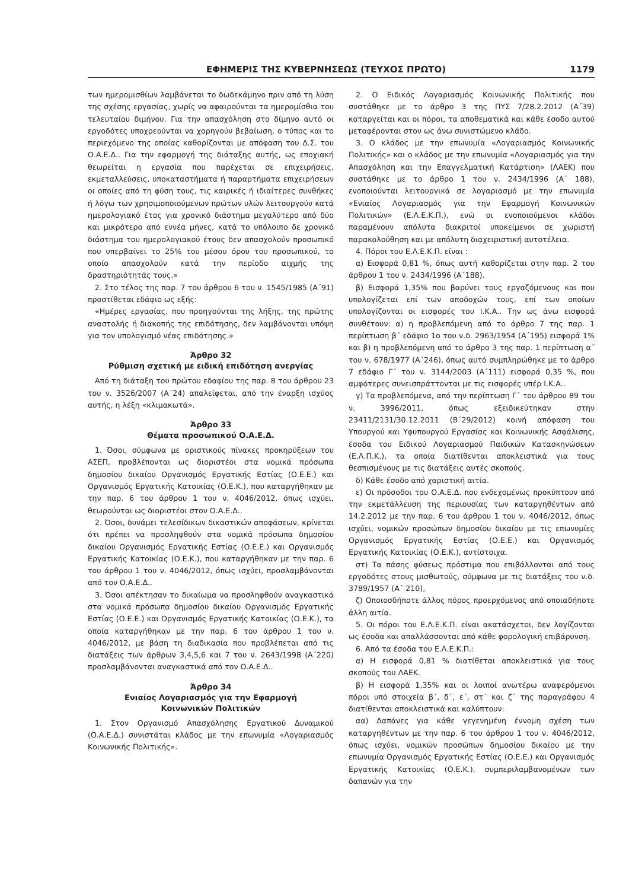ΕΦΗΜΕΡΙΣ ΤΗΣ ΚΥΒΕΡΝΗΣΕΩΣ (ΤΕΥΧΟΣ ΠΡΩΤΟ) 1179
των ημερομισθίων λαμβάνεται το δωδεκάμηνο πριν από τη λύση της σχέσης εργασίας, χωρίς να αφαιρούνται τα ημερομίσθια του τελευταίου διμήνου. Για την απασχόληση στο δίμηνο αυτό οι εργοδότες υποχρεούνται να χορηγούν βεβαίωση, ο τύπος και το περιεχόμενο της οποίας καθορίζονται με απόφαση του Δ.Σ. του Ο.Α.Ε.Δ.. Για την εφαρμογή της διάταξης αυτής, ως εποχιακή θεωρείται η εργασία που παρέχεται σε επιχειρήσεις, εκμεταλλεύσεις, υποκαταστήματα ή παραρτήματα επιχειρήσεων οι οποίες από τη φύση τους, τις καιρικές ή ιδιαίτερες συνθήκες ή λόγω των χρησιμοποιούμενων πρώτων υλών λειτουργούν κατά ημερολογιακό έτος για χρονικό διάστημα μεγαλύτερο από δύο και μικρότερο από εννέα μήνες, κατά το υπόλοιπο δε χρονικό διάστημα του ημερολογιακού έτους δεν απασχολούν προσωπικό που υπερβαίνει το 25% του μέσου όρου του προσωπικού, το οποίο απασχολούν κατά την περίοδο αιχμής της δραστηριότητάς τους.»
2. Στο τέλος της παρ. 7 του άρθρου 6 του ν. 1545/1985 (Α΄91) προστίθεται εδάφιο ως εξής:
«Ημέρες εργασίας, που προηγούνται της λήξης, της πρώτης αναστολής ή διακοπής της επιδότησης, δεν λαμβάνονται υπόψη για τον υπολογισμό νέας επιδότησης.»
Άρθρο 32
Ρύθμιση σχετική με ειδική επιδότηση ανεργίας
Από τη διάταξη του πρώτου εδαφίου της παρ. 8 του άρθρου 23 του ν. 3526/2007 (Α΄24) απαλείφεται, από την έναρξη ισχύος αυτής, η λέξη «κλιμακωτά».
Άρθρο 33
Θέματα προσωπικού Ο.Α.Ε.Δ.
1. Όσοι, σύμφωνα με οριστικούς πίνακες προκηρύξεων του ΑΣΕΠ, προβλέπονται ως διοριστέοι στα νομικά πρόσωπα δημοσίου δικαίου Οργανισμός Εργατικής Εστίας (Ο.Ε.Ε.) και Οργανισμός Εργατικής Κατοικίας (Ο.Ε.Κ.), που καταργήθηκαν με την παρ. 6 του άρθρου 1 του ν. 4046/2012, όπως ισχύει, θεωρούνται ως διοριστέοι στον Ο.Α.Ε.Δ..
2. Όσοι, δυνάμει τελεσίδικων δικαστικών αποφάσεων, κρίνεται ότι πρέπει να προσληφθούν στα νομικά πρόσωπα δημοσίου δικαίου Οργανισμός Εργατικής Εστίας (Ο.Ε.Ε.) και Οργανισμός Εργατικής Κατοικίας (Ο.Ε.Κ.), που καταργήθηκαν με την παρ. 6 του άρθρου 1 του ν. 4046/2012, όπως ισχύει, προσλαμβάνονται από τον Ο.Α.Ε.Δ..
3. Όσοι απέκτησαν το δικαίωμα να προσληφθούν αναγκαστικά στα νομικά πρόσωπα δημοσίου δικαίου Οργανισμός Εργατικής Εστίας (Ο.Ε.Ε.) και Οργανισμός Εργατικής Κατοικίας (Ο.Ε.Κ.), τα οποία καταργήθηκαν με την παρ. 6 του άρθρου 1 του ν. 4046/2012, με βάση τη διαδικασία που προβλέπεται από τις διατάξεις των άρθρων 3,4,5,6 και 7 του ν. 2643/1998 (Α΄220) προσλαμβάνονται αναγκαστικά από τον Ο.Α.Ε.Δ..
Άρθρο 34
Ενιαίος Λογαριασμός για την Εφαρμογή
Κοινωνικών Πολιτικών
1. Στον Οργανισμό Απασχόλησης Εργατικού Δυναμικού (Ο.Α.Ε.Δ.) συνιστάται κλάδος με την επωνυμία «Λογαριασμός Κοινωνικής Πολιτικής».
2. Ο Ειδικός Λογαριασμός Κοινωνικής Πολιτικής που συστάθηκε με το άρθρο 3 της ΠΥΣ 7/28.2.2012 (Α΄39) καταργείται και οι πόροι, τα αποθεματικά και κάθε έσοδο αυτού μεταφέρονται στον ως άνω συνιστώμενο κλάδο.
3. Ο κλάδος με την επωνυμία «Λογαριασμός Κοινωνικής Πολιτικής» και ο κλάδος με την επωνυμία «Λογαριασμός για την Απασχόληση και την Επαγγελματική Κατάρτιση» (ΛΑΕΚ) που συστάθηκε με το άρθρο 1 του ν. 2434/1996 (Α΄ 188), ενοποιούνται λειτουργικά σε λογαριασμό με την επωνυμία «Ενιαίος Λογαριασμός για την Εφαρμογή Κοινωνικών Πολιτικών» (Ε.Λ.Ε.Κ.Π.), ενώ οι ενοποιούμενοι κλάδοι παραμένουν απόλυτα διακριτοί υποκείμενοι σε χωριστή παρακολούθηση και με απόλυτη διαχειριστική αυτοτέλεια.
4. Πόροι του Ε.Λ.Ε.Κ.Π. είναι :
α) Εισφορά 0,81 %, όπως αυτή καθορίζεται στην παρ. 2 του άρθρου 1 του ν. 2434/1996 (Α΄188).
β) Εισφορά 1,35% που βαρύνει τους εργαζόμενους και που υπολογίζεται επί των αποδοχών τους, επί των οποίων υπολογίζονται οι εισφορές του Ι.Κ.Α.. Την ως άνω εισφορά συνθέτουν: α) η προβλεπόμενη από το άρθρο 7 της παρ. 1 περίπτωση β΄ εδάφιο 1ο του ν.δ. 2963/1954 (Α΄195) εισφορά 1% και β) η προβλεπόμενη από το άρθρο 3 της παρ. 1 περίπτωση α΄ του ν. 678/1977 (Α΄246), όπως αυτό συμπληρώθηκε με το άρθρο 7 εδάφιο Γ΄ του ν. 3144/2003 (Α΄111) εισφορά 0,35 %, που αμφότερες συνεισπράττονται με τις εισφορές υπέρ Ι.Κ.Α..
γ) Τα προβλεπόμενα, από την περίπτωση Γ΄ του άρθρου 89 του ν. 3996/2011, όπως εξειδικεύτηκαν στην 23411/2131/30.12.2011 (Β΄29/2012) κοινή απόφαση του Υπουργού και Υφυπουργού Εργασίας και Κοινωνικής Ασφάλισης, έσοδα του Ειδικού Λογαριασμού Παιδικών Κατασκηνώσεων (Ε.Λ.Π.Κ.), τα οποία διατίθενται αποκλειστικά για τους θεσπισμένους με τις διατάξεις αυτές σκοπούς.
δ) Κάθε έσοδο από χαριστική αιτία.
ε) Οι πρόσοδοι του Ο.Α.Ε.Δ. που ενδεχομένως προκύπτουν από την εκμετάλλευση της περιουσίας των καταργηθέντων από 14.2.2012 με την παρ. 6 του άρθρου 1 του ν. 4046/2012, όπως ισχύει, νομικών προσώπων δημοσίου δικαίου με τις επωνυμίες Οργανισμός Εργατικής Εστίας (Ο.Ε.Ε.) και Οργανισμός Εργατικής Κατοικίας (Ο.Ε.Κ.), αντίστοιχα.
στ) Τα πάσης φύσεως πρόστιμα που επιβάλλονται από τους εργοδότες στους μισθωτούς, σύμφωνα με τις διατάξεις του ν.δ. 3789/1957 (Α΄ 210),
ζ) Οποιοσδήποτε άλλος πόρος προερχόμενος από οποιαδήποτε άλλη αιτία.
5. Οι πόροι του Ε.Λ.Ε.Κ.Π. είναι ακατάσχετοι, δεν λογίζονται ως έσοδα και απαλλάσσονται από κάθε φορολογική επιβάρυνση.
6. Από τα έσοδα του Ε.Λ.Ε.Κ.Π.:
α) Η εισφορά 0,81 % διατίθεται αποκλειστικά για τους σκοπούς του ΛΑΕΚ.
β) Η εισφορά 1,35% και οι λοιποί ανωτέρω αναφερόμενοι πόροι υπό στοιχεία β΄, δ΄, ε΄, στ΄ και ζ΄ της παραγράφου 4 διατίθενται αποκλειστικά και καλύπτουν:
αα) Δαπάνες για κάθε γεγενημένη έννομη σχέση των καταργηθέντων με την παρ. 6 του άρθρου 1 του ν. 4046/2012, όπως ισχύει, νομικών προσώπων δημοσίου δικαίου με την επωνυμία Οργανισμός Εργατικής Εστίας (Ο.Ε.Ε.) και Οργανισμός Εργατικής Κατοικίας (Ο.Ε.Κ.), συμπεριλαμβανομένων των δαπανών για την